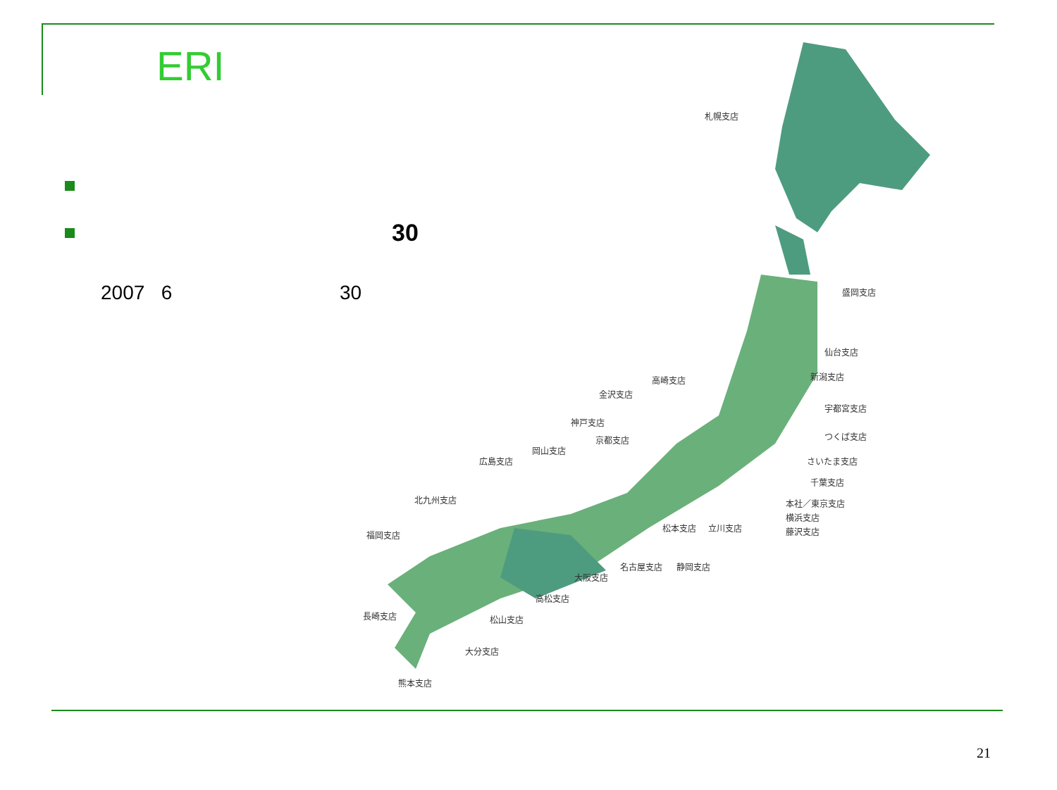ERI
30
2007 6 30
札幌支店
盛岡支店
仙台支店
新潟支店
高崎支店
金沢支店
宇都宮支店
神戸支店
つくば支店
京都支店
岡山支店
さいたま支店
広島支店
千葉支店
北九州支店
本社／東京支店
横浜支店
松本支店
立川支店
藤沢支店
福岡支店
名古屋支店
静岡支店
大阪支店
高松支店
長崎支店
松山支店
大分支店
熊本支店
21